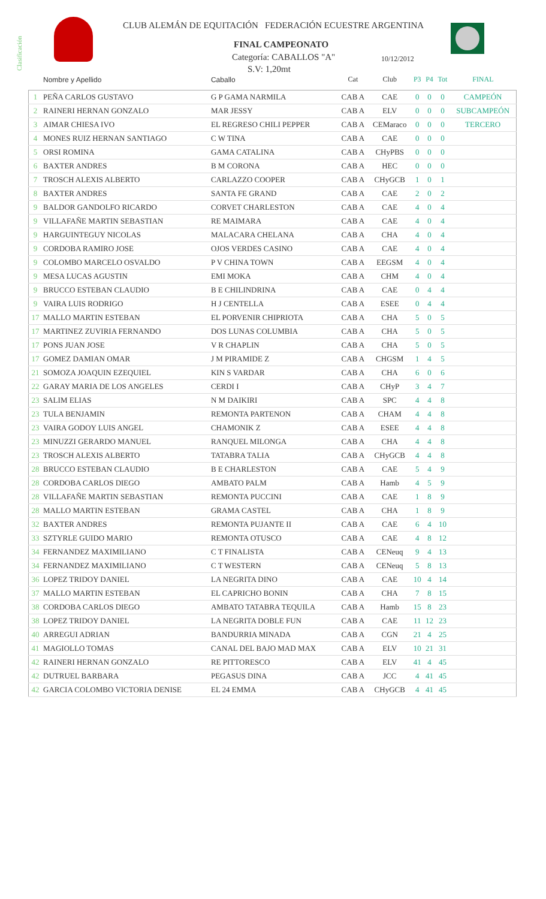Clasificación
CLUB ALEMÁN DE EQUITACIÓN FEDERACIÓN ECUESTRE ARGENTINA
FINAL CAMPEONATO
Categoría: CABALLOS "A" 10/12/2012
S.V: 1,20mt
| | Nombre y Apellido | Caballo | Cat | Club | P3 | P4 | Tot | FINAL |
| --- | --- | --- | --- | --- | --- | --- | --- | --- |
| 1 | PEÑA CARLOS GUSTAVO | G P GAMA NARMILA | CAB A | CAE | 0 | 0 | 0 | CAMPEÓN |
| 2 | RAINERI HERNAN GONZALO | MAR JESSY | CAB A | ELV | 0 | 0 | 0 | SUBCAMPEÓN |
| 3 | AIMAR CHIESA IVO | EL REGRESO CHILI PEPPER | CAB A | CEMaraco | 0 | 0 | 0 | TERCERO |
| 4 | MONES RUIZ HERNAN SANTIAGO | C W TINA | CAB A | CAE | 0 | 0 | 0 | |
| 5 | ORSI ROMINA | GAMA CATALINA | CAB A | CHyPBS | 0 | 0 | 0 | |
| 6 | BAXTER ANDRES | B M CORONA | CAB A | HEC | 0 | 0 | 0 | |
| 7 | TROSCH ALEXIS ALBERTO | CARLAZZO COOPER | CAB A | CHyGCB | 1 | 0 | 1 | |
| 8 | BAXTER ANDRES | SANTA FE GRAND | CAB A | CAE | 2 | 0 | 2 | |
| 9 | BALDOR GANDOLFO RICARDO | CORVET CHARLESTON | CAB A | CAE | 4 | 0 | 4 | |
| 9 | VILLAFAÑE MARTIN SEBASTIAN | RE MAIMARA | CAB A | CAE | 4 | 0 | 4 | |
| 9 | HARGUINTEGUY NICOLAS | MALACARA CHELANA | CAB A | CHA | 4 | 0 | 4 | |
| 9 | CORDOBA RAMIRO JOSE | OJOS VERDES CASINO | CAB A | CAE | 4 | 0 | 4 | |
| 9 | COLOMBO MARCELO OSVALDO | P V CHINA TOWN | CAB A | EEGSM | 4 | 0 | 4 | |
| 9 | MESA LUCAS AGUSTIN | EMI MOKA | CAB A | CHM | 4 | 0 | 4 | |
| 9 | BRUCCO ESTEBAN CLAUDIO | B E CHILINDRINA | CAB A | CAE | 0 | 4 | 4 | |
| 9 | VAIRA LUIS RODRIGO | H J CENTELLA | CAB A | ESEE | 0 | 4 | 4 | |
| 17 | MALLO MARTIN ESTEBAN | EL PORVENIR CHIPRIOTA | CAB A | CHA | 5 | 0 | 5 | |
| 17 | MARTINEZ ZUVIRIA FERNANDO | DOS LUNAS COLUMBIA | CAB A | CHA | 5 | 0 | 5 | |
| 17 | PONS JUAN JOSE | V R CHAPLIN | CAB A | CHA | 5 | 0 | 5 | |
| 17 | GOMEZ DAMIAN OMAR | J M PIRAMIDE Z | CAB A | CHGSM | 1 | 4 | 5 | |
| 21 | SOMOZA JOAQUIN EZEQUIEL | KIN S VARDAR | CAB A | CHA | 6 | 0 | 6 | |
| 22 | GARAY MARIA DE LOS ANGELES | CERDI I | CAB A | CHyP | 3 | 4 | 7 | |
| 23 | SALIM ELIAS | N M DAIKIRI | CAB A | SPC | 4 | 4 | 8 | |
| 23 | TULA BENJAMIN | REMONTA PARTENON | CAB A | CHAM | 4 | 4 | 8 | |
| 23 | VAIRA GODOY LUIS ANGEL | CHAMONIK Z | CAB A | ESEE | 4 | 4 | 8 | |
| 23 | MINUZZI GERARDO MANUEL | RANQUEL MILONGA | CAB A | CHA | 4 | 4 | 8 | |
| 23 | TROSCH ALEXIS ALBERTO | TATABRA TALIA | CAB A | CHyGCB | 4 | 4 | 8 | |
| 28 | BRUCCO ESTEBAN CLAUDIO | B E CHARLESTON | CAB A | CAE | 5 | 4 | 9 | |
| 28 | CORDOBA CARLOS DIEGO | AMBATO PALM | CAB A | Hamb | 4 | 5 | 9 | |
| 28 | VILLAFAÑE MARTIN SEBASTIAN | REMONTA PUCCINI | CAB A | CAE | 1 | 8 | 9 | |
| 28 | MALLO MARTIN ESTEBAN | GRAMA CASTEL | CAB A | CHA | 1 | 8 | 9 | |
| 32 | BAXTER ANDRES | REMONTA PUJANTE II | CAB A | CAE | 6 | 4 | 10 | |
| 33 | SZTYRLE GUIDO MARIO | REMONTA OTUSCO | CAB A | CAE | 4 | 8 | 12 | |
| 34 | FERNANDEZ MAXIMILIANO | C T FINALISTA | CAB A | CENeuq | 9 | 4 | 13 | |
| 34 | FERNANDEZ MAXIMILIANO | C T WESTERN | CAB A | CENeuq | 5 | 8 | 13 | |
| 36 | LOPEZ TRIDOY DANIEL | LA NEGRITA DINO | CAB A | CAE | 10 | 4 | 14 | |
| 37 | MALLO MARTIN ESTEBAN | EL CAPRICHO BONIN | CAB A | CHA | 7 | 8 | 15 | |
| 38 | CORDOBA CARLOS DIEGO | AMBATO TATABRA TEQUILA | CAB A | Hamb | 15 | 8 | 23 | |
| 38 | LOPEZ TRIDOY DANIEL | LA NEGRITA DOBLE FUN | CAB A | CAE | 11 | 12 | 23 | |
| 40 | ARREGUI ADRIAN | BANDURRIA MINADA | CAB A | CGN | 21 | 4 | 25 | |
| 41 | MAGIOLLO TOMAS | CANAL DEL BAJO MAD MAX | CAB A | ELV | 10 | 21 | 31 | |
| 42 | RAINERI HERNAN GONZALO | RE PITTORESCO | CAB A | ELV | 41 | 4 | 45 | |
| 42 | DUTRUEL BARBARA | PEGASUS DINA | CAB A | JCC | 4 | 41 | 45 | |
| 42 | GARCIA COLOMBO VICTORIA DENISE | EL 24 EMMA | CAB A | CHyGCB | 4 | 41 | 45 | |